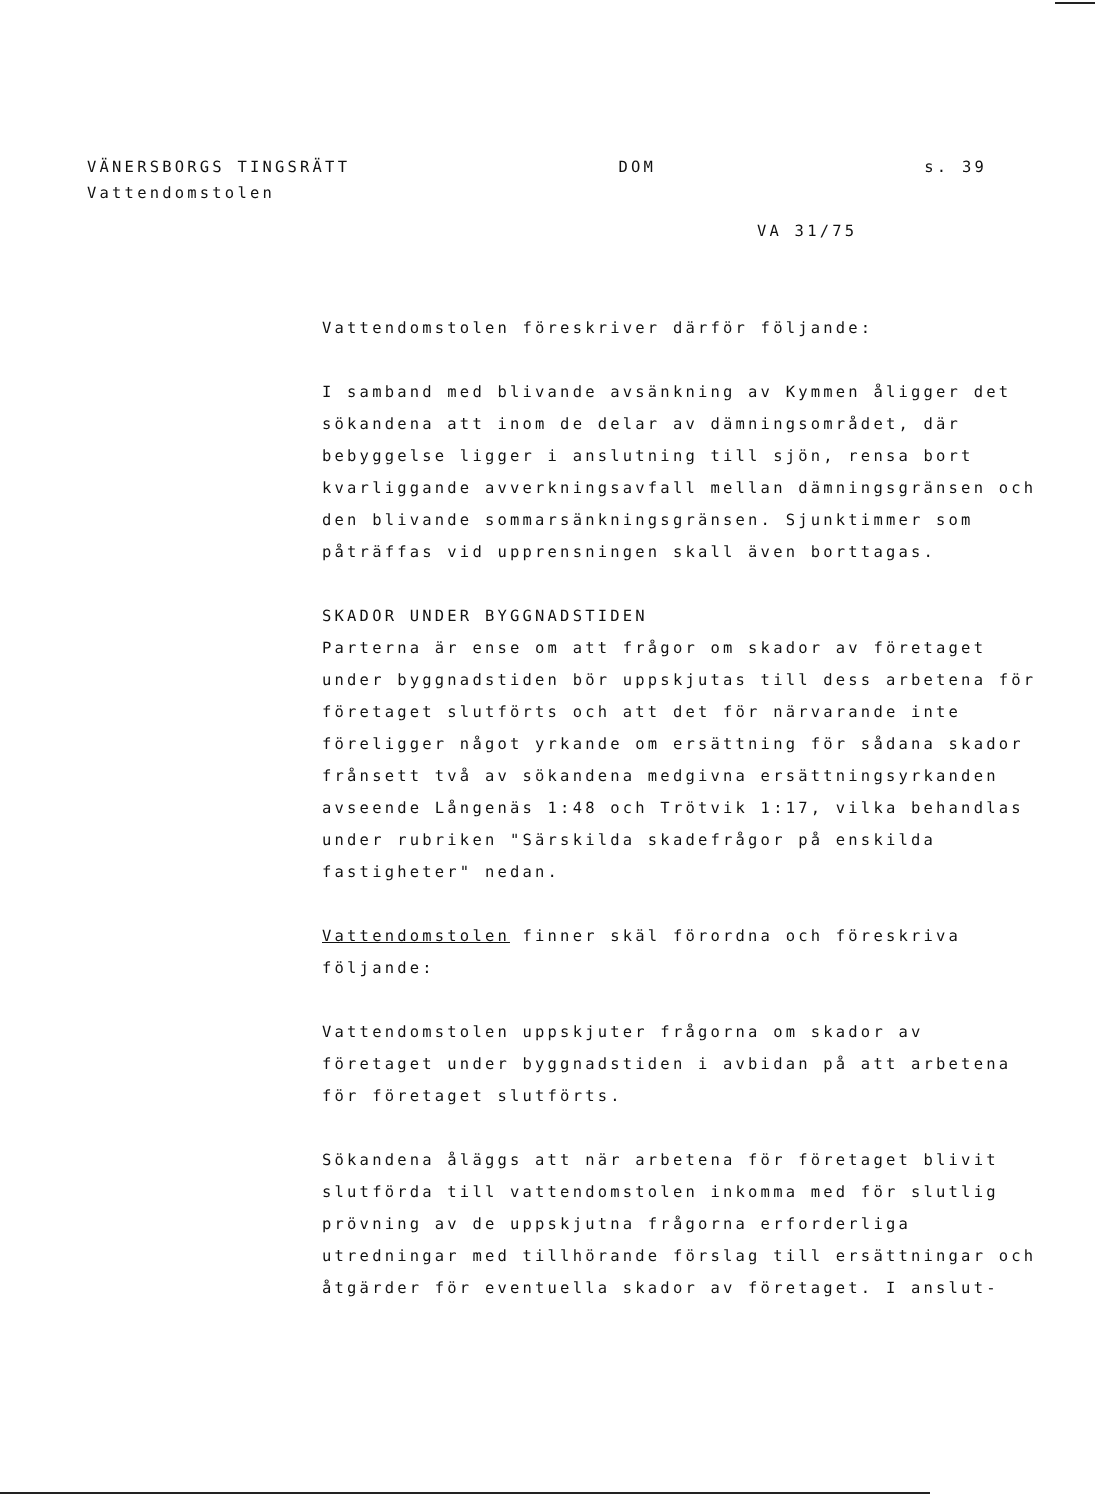VÄNERSBORGS TINGSRÄTT DOM s. 39
Vattendomstolen
VA 31/75
Vattendomstolen föreskriver därför följande:
I samband med blivande avsänkning av Kymmen åligger det sökandena att inom de delar av dämningsområdet, där bebyggelse ligger i anslutning till sjön, rensa bort kvarliggande avverkningsavfall mellan dämningsgränsen och den blivande sommarsänkningsgränsen. Sjunktimmer som påträffas vid upprensningen skall även borttagas.
SKADOR UNDER BYGGNADSTIDEN
Parterna är ense om att frågor om skador av företaget under byggnadstiden bör uppskjutas till dess arbetena för företaget slutförts och att det för närvarande inte föreligger något yrkande om ersättning för sådana skador frånsett två av sökandena medgivna ersättningsyrkanden avseende Långenäs 1:48 och Trötvik 1:17, vilka behandlas under rubriken "Särskilda skadefrågor på enskilda fastigheter" nedan.
Vattendomstolen finner skäl förordna och föreskriva följande:
Vattendomstolen uppskjuter frågorna om skador av företaget under byggnadstiden i avbidan på att arbetena för företaget slutförts.
Sökandena åläggs att när arbetena för företaget blivit slutförda till vattendomstolen inkomma med för slutlig prövning av de uppskjutna frågorna erforderliga utredningar med tillhörande förslag till ersättningar och åtgärder för eventuella skador av företaget. I anslut-